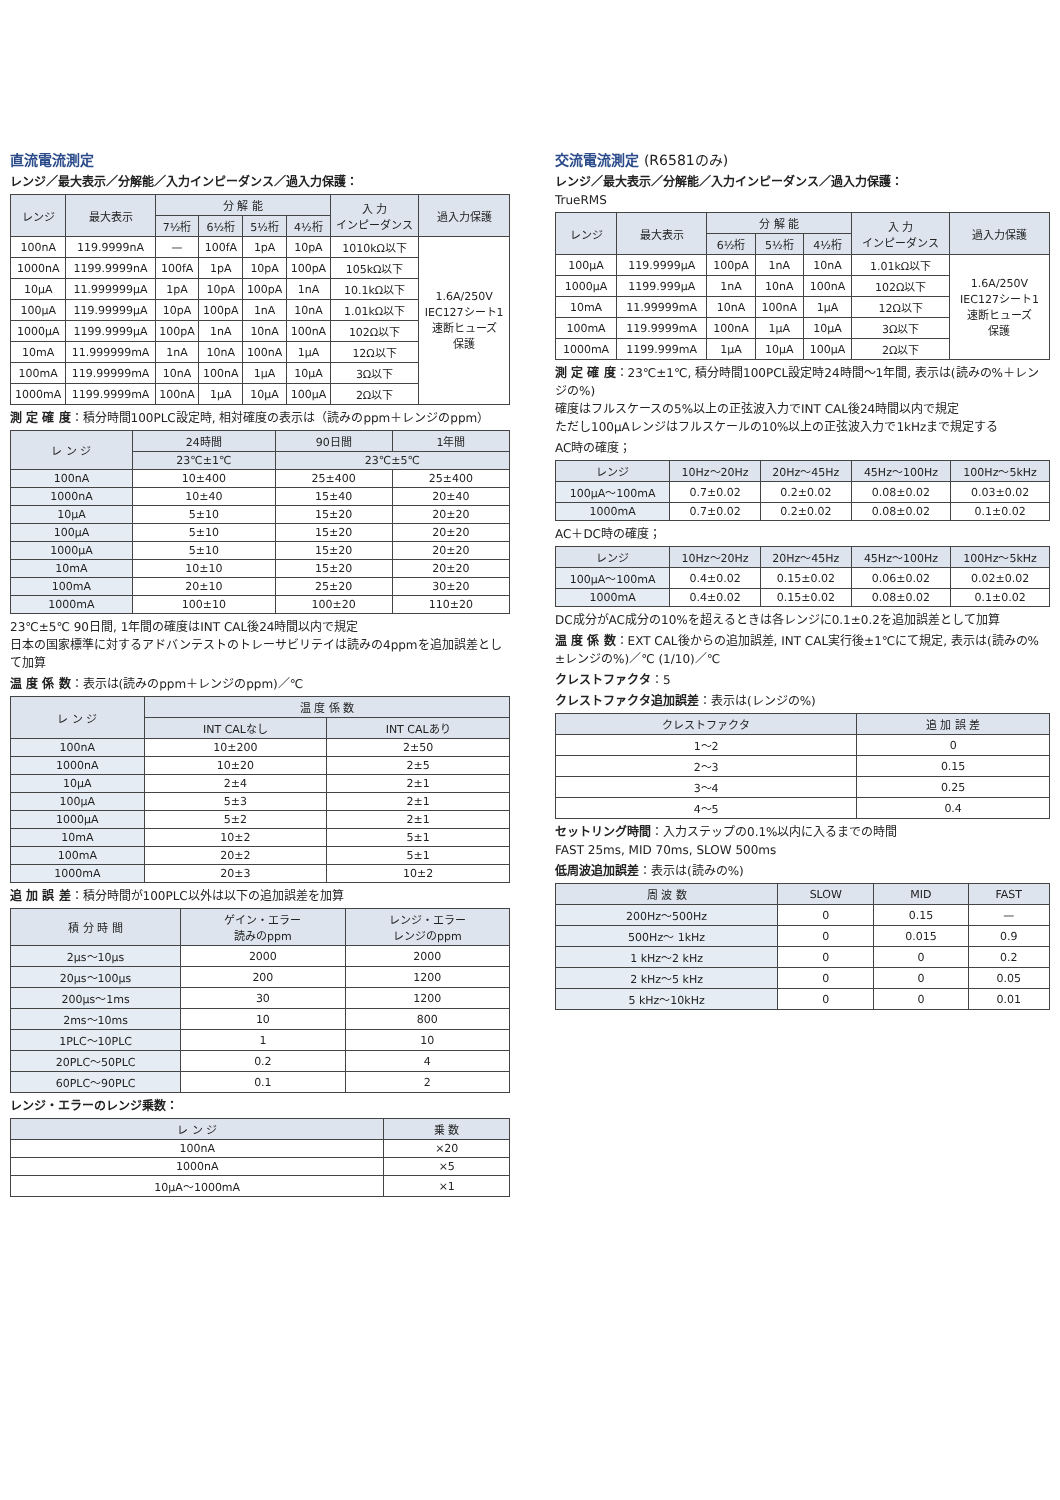直流電流測定
レンジ／最大表示／分解能／入力インピーダンス／過入力保護：
| レンジ | 最大表示 | 分 解 能 | | | | 入 力 インピーダンス | 過入力保護 |
| --- | --- | --- | --- | --- | --- | --- | --- |
| | | 7½桁 | 6½桁 | 5½桁 | 4½桁 | | |
| 100nA | 119.9999nA | — | 100fA | 1pA | 10pA | 1010kΩ以下 | 1.6A/250V IEC127シート1 速断ヒューズ 保護 |
| 1000nA | 1199.9999nA | 100fA | 1pA | 10pA | 100pA | 105kΩ以下 | |
| 10μA | 11.999999μA | 1pA | 10pA | 100pA | 1nA | 10.1kΩ以下 | |
| 100μA | 119.99999μA | 10pA | 100pA | 1nA | 10nA | 1.01kΩ以下 | |
| 1000μA | 1199.9999μA | 100pA | 1nA | 10nA | 100nA | 102Ω以下 | |
| 10mA | 11.999999mA | 1nA | 10nA | 100nA | 1μA | 12Ω以下 | |
| 100mA | 119.99999mA | 10nA | 100nA | 1μA | 10μA | 3Ω以下 | |
| 1000mA | 1199.9999mA | 100nA | 1μA | 10μA | 100μA | 2Ω以下 | |
測 定 確 度：積分時間100PLC設定時, 相対確度の表示は（読みのppm＋レンジのppm）
| レ ン ジ | 24時間 | 90日間 | 1年間 |
| --- | --- | --- | --- |
| | 23℃±1℃ | 23℃±5℃ | |
| 100nA | 10±400 | 25±400 | 25±400 |
| 1000nA | 10±40 | 15±40 | 20±40 |
| 10μA | 5±10 | 15±20 | 20±20 |
| 100μA | 5±10 | 15±20 | 20±20 |
| 1000μA | 5±10 | 15±20 | 20±20 |
| 10mA | 10±10 | 15±20 | 20±20 |
| 100mA | 20±10 | 25±20 | 30±20 |
| 1000mA | 100±10 | 100±20 | 110±20 |
23℃±5℃ 90日間, 1年間の確度はINT CAL後24時間以内で規定
日本の国家標準に対するアドバンテストのトレーサビリテイは読みの4ppmを追加誤差として加算
温 度 係 数：表示は(読みのppm＋レンジのppm)／℃
| レ ン ジ | 温 度 係 数 | |
| --- | --- | --- |
| | INT CALなし | INT CALあり |
| 100nA | 10±200 | 2±50 |
| 1000nA | 10±20 | 2±5 |
| 10μA | 2±4 | 2±1 |
| 100μA | 5±3 | 2±1 |
| 1000μA | 5±2 | 2±1 |
| 10mA | 10±2 | 5±1 |
| 100mA | 20±2 | 5±1 |
| 1000mA | 20±3 | 10±2 |
追 加 誤 差：積分時間が100PLC以外は以下の追加誤差を加算
| 積 分 時 間 | ゲイン・エラー 読みのppm | レンジ・エラー レンジのppm |
| --- | --- | --- |
| 2μs〜10μs | 2000 | 2000 |
| 20μs〜100μs | 200 | 1200 |
| 200μs〜1ms | 30 | 1200 |
| 2ms〜10ms | 10 | 800 |
| 1PLC〜10PLC | 1 | 10 |
| 20PLC〜50PLC | 0.2 | 4 |
| 60PLC〜90PLC | 0.1 | 2 |
レンジ・エラーのレンジ乗数：
| レ ン ジ | 乗 数 |
| --- | --- |
| 100nA | ×20 |
| 1000nA | ×5 |
| 10μA〜1000mA | ×1 |
交流電流測定 (R6581のみ)
レンジ／最大表示／分解能／入力インピーダンス／過入力保護：
TrueRMS
| レンジ | 最大表示 | 分 解 能 | | | 入 力 インピーダンス | 過入力保護 |
| --- | --- | --- | --- | --- | --- | --- |
| | | 6½桁 | 5½桁 | 4½桁 | | |
| 100μA | 119.9999μA | 100pA | 1nA | 10nA | 1.01kΩ以下 | 1.6A/250V IEC127シート1 速断ヒューズ 保護 |
| 1000μA | 1199.999μA | 1nA | 10nA | 100nA | 102Ω以下 | |
| 10mA | 11.99999mA | 10nA | 100nA | 1μA | 12Ω以下 | |
| 100mA | 119.9999mA | 100nA | 1μA | 10μA | 3Ω以下 | |
| 1000mA | 1199.999mA | 1μA | 10μA | 100μA | 2Ω以下 | |
測 定 確 度：23℃±1℃, 積分時間100PCL設定時24時間〜1年間, 表示は(読みの%＋レンジの%)
確度はフルスケースの5%以上の正弦波入力でINT CAL後24時間以内で規定
ただし100μAレンジはフルスケールの10%以上の正弦波入力で1kHzまで規定する
AC時の確度；
| レンジ | 10Hz〜20Hz | 20Hz〜45Hz | 45Hz〜100Hz | 100Hz〜5kHz |
| --- | --- | --- | --- | --- |
| 100μA〜100mA | 0.7±0.02 | 0.2±0.02 | 0.08±0.02 | 0.03±0.02 |
| 1000mA | 0.7±0.02 | 0.2±0.02 | 0.08±0.02 | 0.1±0.02 |
AC＋DC時の確度；
| レンジ | 10Hz〜20Hz | 20Hz〜45Hz | 45Hz〜100Hz | 100Hz〜5kHz |
| --- | --- | --- | --- | --- |
| 100μA〜100mA | 0.4±0.02 | 0.15±0.02 | 0.06±0.02 | 0.02±0.02 |
| 1000mA | 0.4±0.02 | 0.15±0.02 | 0.08±0.02 | 0.1±0.02 |
DC成分がAC成分の10%を超えるときは各レンジに0.1±0.2を追加誤差として加算
温 度 係 数：EXT CAL後からの追加誤差, INT CAL実行後±1℃にて規定, 表示は(読みの%±レンジの%)／℃ (1/10)／℃
クレストファクタ：5
クレストファクタ追加誤差：表示は(レンジの%)
| クレストファクタ | 追 加 誤 差 |
| --- | --- |
| 1〜2 | 0 |
| 2〜3 | 0.15 |
| 3〜4 | 0.25 |
| 4〜5 | 0.4 |
セットリング時間：入力ステップの0.1%以内に入るまでの時間
FAST 25ms, MID 70ms, SLOW 500ms
低周波追加誤差：表示は(読みの%)
| 周 波 数 | SLOW | MID | FAST |
| --- | --- | --- | --- |
| 200Hz〜500Hz | 0 | 0.15 | — |
| 500Hz〜 1kHz | 0 | 0.015 | 0.9 |
| 1 kHz〜2 kHz | 0 | 0 | 0.2 |
| 2 kHz〜5 kHz | 0 | 0 | 0.05 |
| 5 kHz〜10kHz | 0 | 0 | 0.01 |